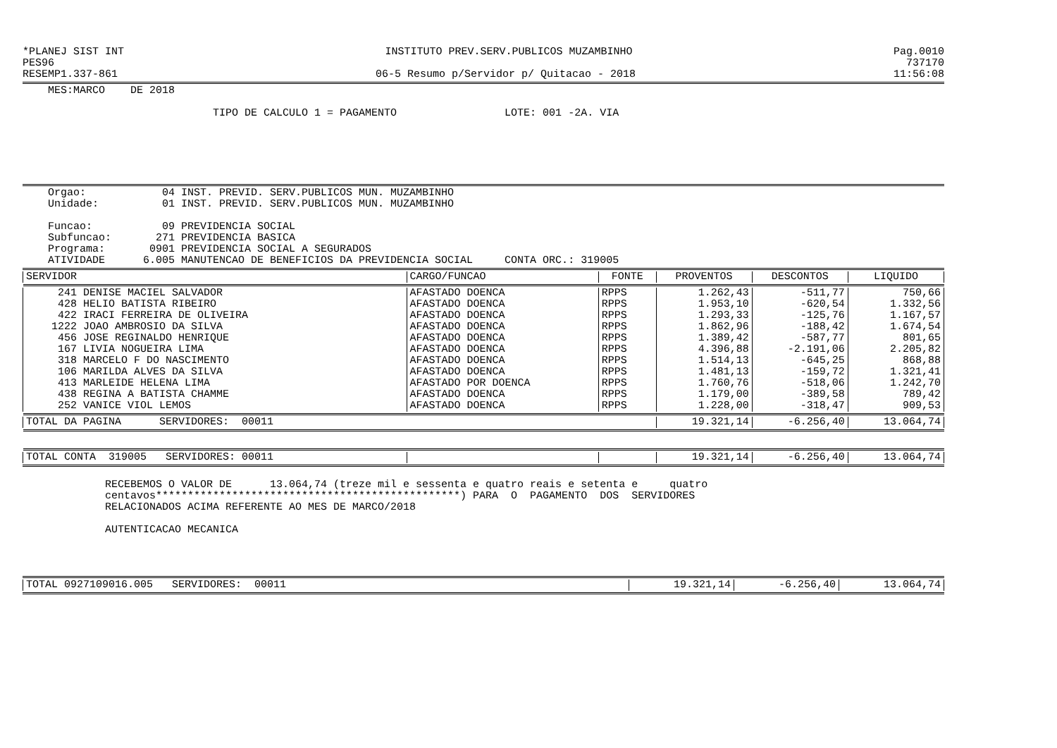*PLANEJ SIST INT INSTITUTO PREV.SERV.PUBLICOS MUZAMBINHO Pag.0010
PES96 737170
RESEMP1.337-861 06-5 Resumo p/Servidor p/ Quitacao - 2018 11:56:08
MES:MARCO DE 2018
TIPO DE CALCULO 1 = PAGAMENTO LOTE: 001 -2A. VIA
Orgao: 04 INST. PREVID. SERV.PUBLICOS MUN. MUZAMBINHO Unidade: 01 INST. PREVID. SERV.PUBLICOS MUN. MUZAMBINHO Funcao: 09 PREVIDENCIA SOCIAL Subfuncao: 271 PREVIDENCIA BASICA Programa: 0901 PREVIDENCIA SOCIAL A SEGURADOS ATIVIDADE 6.005 MANUTENCAO DE BENEFICIOS DA PREVIDENCIA SOCIAL CONTA ORC.: 319005
| SERVIDOR | CARGO/FUNCAO | FONTE | PROVENTOS | DESCONTOS | LIQUIDO |
| --- | --- | --- | --- | --- | --- |
| 241 DENISE MACIEL SALVADOR | AFASTADO DOENCA | RPPS | 1.262,43 | -511,77 | 750,66 |
| 428 HELIO BATISTA RIBEIRO | AFASTADO DOENCA | RPPS | 1.953,10 | -620,54 | 1.332,56 |
| 422 IRACI FERREIRA DE OLIVEIRA | AFASTADO DOENCA | RPPS | 1.293,33 | -125,76 | 1.167,57 |
| 1222 JOAO AMBROSIO DA SILVA | AFASTADO DOENCA | RPPS | 1.862,96 | -188,42 | 1.674,54 |
| 456 JOSE REGINALDO HENRIQUE | AFASTADO DOENCA | RPPS | 1.389,42 | -587,77 | 801,65 |
| 167 LIVIA NOGUEIRA LIMA | AFASTADO DOENCA | RPPS | 4.396,88 | -2.191,06 | 2.205,82 |
| 318 MARCELO F DO NASCIMENTO | AFASTADO DOENCA | RPPS | 1.514,13 | -645,25 | 868,88 |
| 106 MARILDA ALVES DA SILVA | AFASTADO DOENCA | RPPS | 1.481,13 | -159,72 | 1.321,41 |
| 413 MARLEIDE HELENA LIMA | AFASTADO POR DOENCA | RPPS | 1.760,76 | -518,06 | 1.242,70 |
| 438 REGINA A BATISTA CHAMME | AFASTADO DOENCA | RPPS | 1.179,00 | -389,58 | 789,42 |
| 252 VANICE VIOL LEMOS | AFASTADO DOENCA | RPPS | 1.228,00 | -318,47 | 909,53 |
| TOTAL DA PAGINA SERVIDORES: 00011 | | | 19.321,14 | -6.256,40 | 13.064,74 |
| TOTAL CONTA 319005 SERVIDORES: 00011 | | | 19.321,14 | -6.256,40 | 13.064,74 |
RECEBEMOS O VALOR DE 13.064,74 (treze mil e sessenta e quatro reais e setenta e quatro centavos************************************************) PARA O PAGAMENTO DOS SERVIDORES RELACIONADOS ACIMA REFERENTE AO MES DE MARCO/2018 AUTENTICACAO MECANICA
| TOTAL 0927109016.005 SERVIDORES: 00011 | 19.321,14 | -6.256,40 | 13.064,74 |